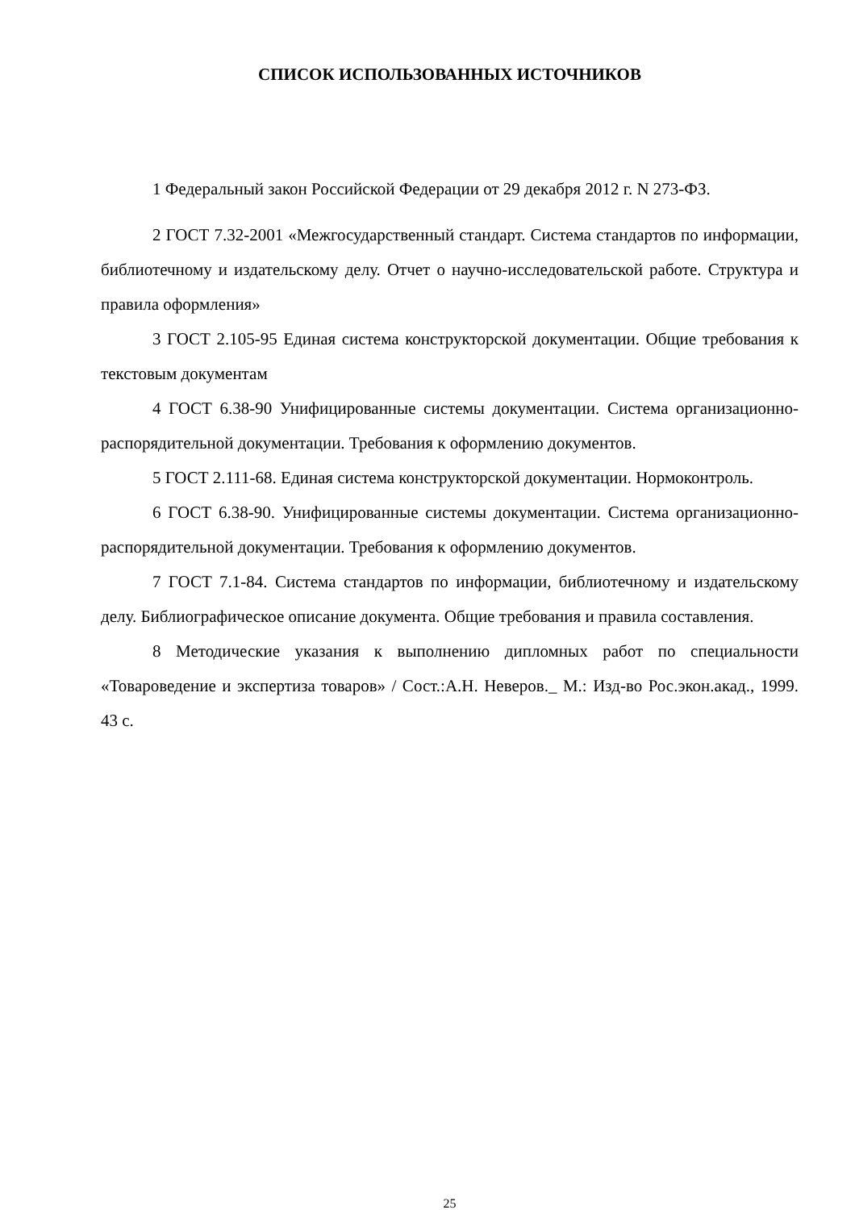СПИСОК ИСПОЛЬЗОВАННЫХ ИСТОЧНИКОВ
1 Федеральный закон Российской Федерации от 29 декабря 2012 г. N 273-ФЗ.
2 ГОСТ 7.32-2001 «Межгосударственный стандарт. Система стандартов по информации, библиотечному и издательскому делу. Отчет о научно-исследовательской работе. Структура и правила оформления»
3 ГОСТ 2.105-95 Единая система конструкторской документации. Общие требования к текстовым документам
4 ГОСТ 6.38-90 Унифицированные системы документации. Система организационно-распорядительной документации. Требования к оформлению документов.
5 ГОСТ 2.111-68. Единая система конструкторской документации. Нормоконтроль.
6 ГОСТ 6.38-90. Унифицированные системы документации. Система организационно-распорядительной документации. Требования к оформлению документов.
7 ГОСТ 7.1-84. Система стандартов по информации, библиотечному и издательскому делу. Библиографическое описание документа. Общие требования и правила составления.
8 Методические указания к выполнению дипломных работ по специальности «Товароведение и экспертиза товаров» / Сост.:А.Н. Неверов._ М.: Изд-во Рос.экон.акад., 1999. 43 с.
25